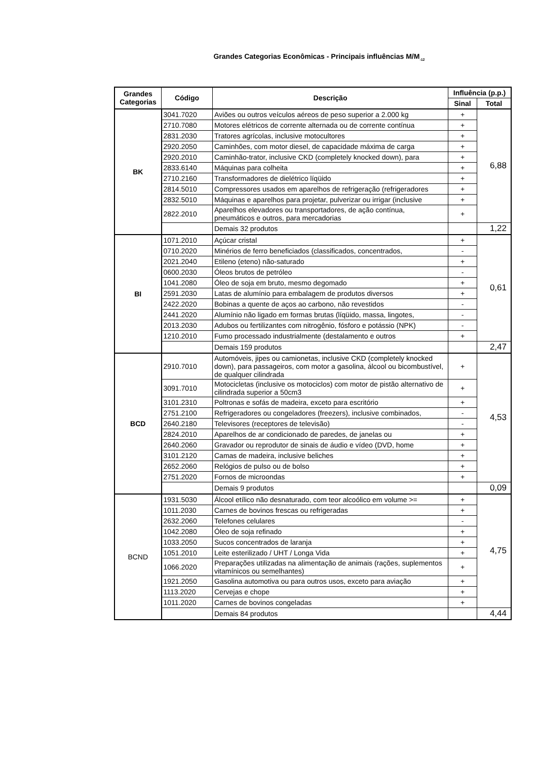Grandes Categorias Econômicas - Principais influências M/M<sub>-12</sub>
| Grandes Categorias | Código | Descrição | Influência (p.p.) | |
| --- | --- | --- | --- | --- |
| | | | Sinal | Total |
| BK | 3041.7020 | Aviões ou outros veículos aéreos de peso superior a 2.000 kg | + | 6,88 |
| | 2710.7080 | Motores elétricos de corrente alternada ou de corrente contínua | + | |
| | 2831.2030 | Tratores agrícolas, inclusive motocultores | + | |
| | 2920.2050 | Caminhões, com motor diesel, de capacidade máxima de carga | + | |
| | 2920.2010 | Caminhão-trator, inclusive CKD (completely knocked down), para | + | |
| | 2833.6140 | Máquinas para colheita | + | |
| | 2710.2160 | Transformadores de dielétrico líqüido | + | |
| | 2814.5010 | Compressores usados em aparelhos de refrigeração (refrigeradores | + | |
| | 2832.5010 | Máquinas e aparelhos para projetar, pulverizar ou irrigar (inclusive | + | |
| | 2822.2010 | Aparelhos elevadores ou transportadores, de ação contínua, pneumáticos e outros, para mercadorias | + | |
| | | Demais 32 produtos | | 1,22 |
| BI | 1071.2010 | Açúcar cristal | + | 0,61 |
| | 0710.2020 | Minérios de ferro beneficiados (classificados, concentrados, | - | |
| | 2021.2040 | Etileno (eteno) não-saturado | + | |
| | 0600.2030 | Óleos brutos de petróleo | - | |
| | 1041.2080 | Óleo de soja em bruto, mesmo degomado | + | |
| | 2591.2030 | Latas de alumínio para embalagem de produtos diversos | + | |
| | 2422.2020 | Bobinas a quente de aços ao carbono, não revestidos | - | |
| | 2441.2020 | Alumínio não ligado em formas brutas (líqüido, massa, lingotes, | - | |
| | 2013.2030 | Adubos ou fertilizantes com nitrogênio, fósforo e potássio (NPK) | - | |
| | 1210.2010 | Fumo processado industrialmente (destalamento e outros | + | |
| | | Demais 159 produtos | | 2,47 |
| BCD | 2910.7010 | Automóveis, jipes ou camionetas, inclusive CKD (completely knocked down), para passageiros, com motor a gasolina, álcool ou bicombustível, de qualquer cilindrada | + | 4,53 |
| | 3091.7010 | Motocicletas (inclusive os motociclos) com motor de pistão alternativo de cilindrada superior a 50cm3 | + | |
| | 3101.2310 | Poltronas e sofás de madeira, exceto para escritório | + | |
| | 2751.2100 | Refrigeradores ou congeladores (freezers), inclusive combinados, | - | |
| | 2640.2180 | Televisores (receptores de televisão) | - | |
| | 2824.2010 | Aparelhos de ar condicionado de paredes, de janelas ou | + | |
| | 2640.2060 | Gravador ou reprodutor de sinais de áudio e vídeo (DVD, home | + | |
| | 3101.2120 | Camas de madeira, inclusive beliches | + | |
| | 2652.2060 | Relógios de pulso ou de bolso | + | |
| | 2751.2020 | Fornos de microondas | + | |
| | | Demais 9 produtos | | 0,09 |
| BCND | 1931.5030 | Álcool etílico não desnaturado, com teor alcoólico em volume >= | + | 4,75 |
| | 1011.2030 | Carnes de bovinos frescas ou refrigeradas | + | |
| | 2632.2060 | Telefones celulares | - | |
| | 1042.2080 | Óleo de soja refinado | + | |
| | 1033.2050 | Sucos concentrados de laranja | + | |
| | 1051.2010 | Leite esterilizado / UHT / Longa Vida | + | |
| | 1066.2020 | Preparações utilizadas na alimentação de animais (rações, suplementos vitamínicos ou semelhantes) | + | |
| | 1921.2050 | Gasolina automotiva ou para outros usos, exceto para aviação | + | |
| | 1113.2020 | Cervejas e chope | + | |
| | 1011.2020 | Carnes de bovinos congeladas | + | |
| | | Demais 84 produtos | | 4,44 |